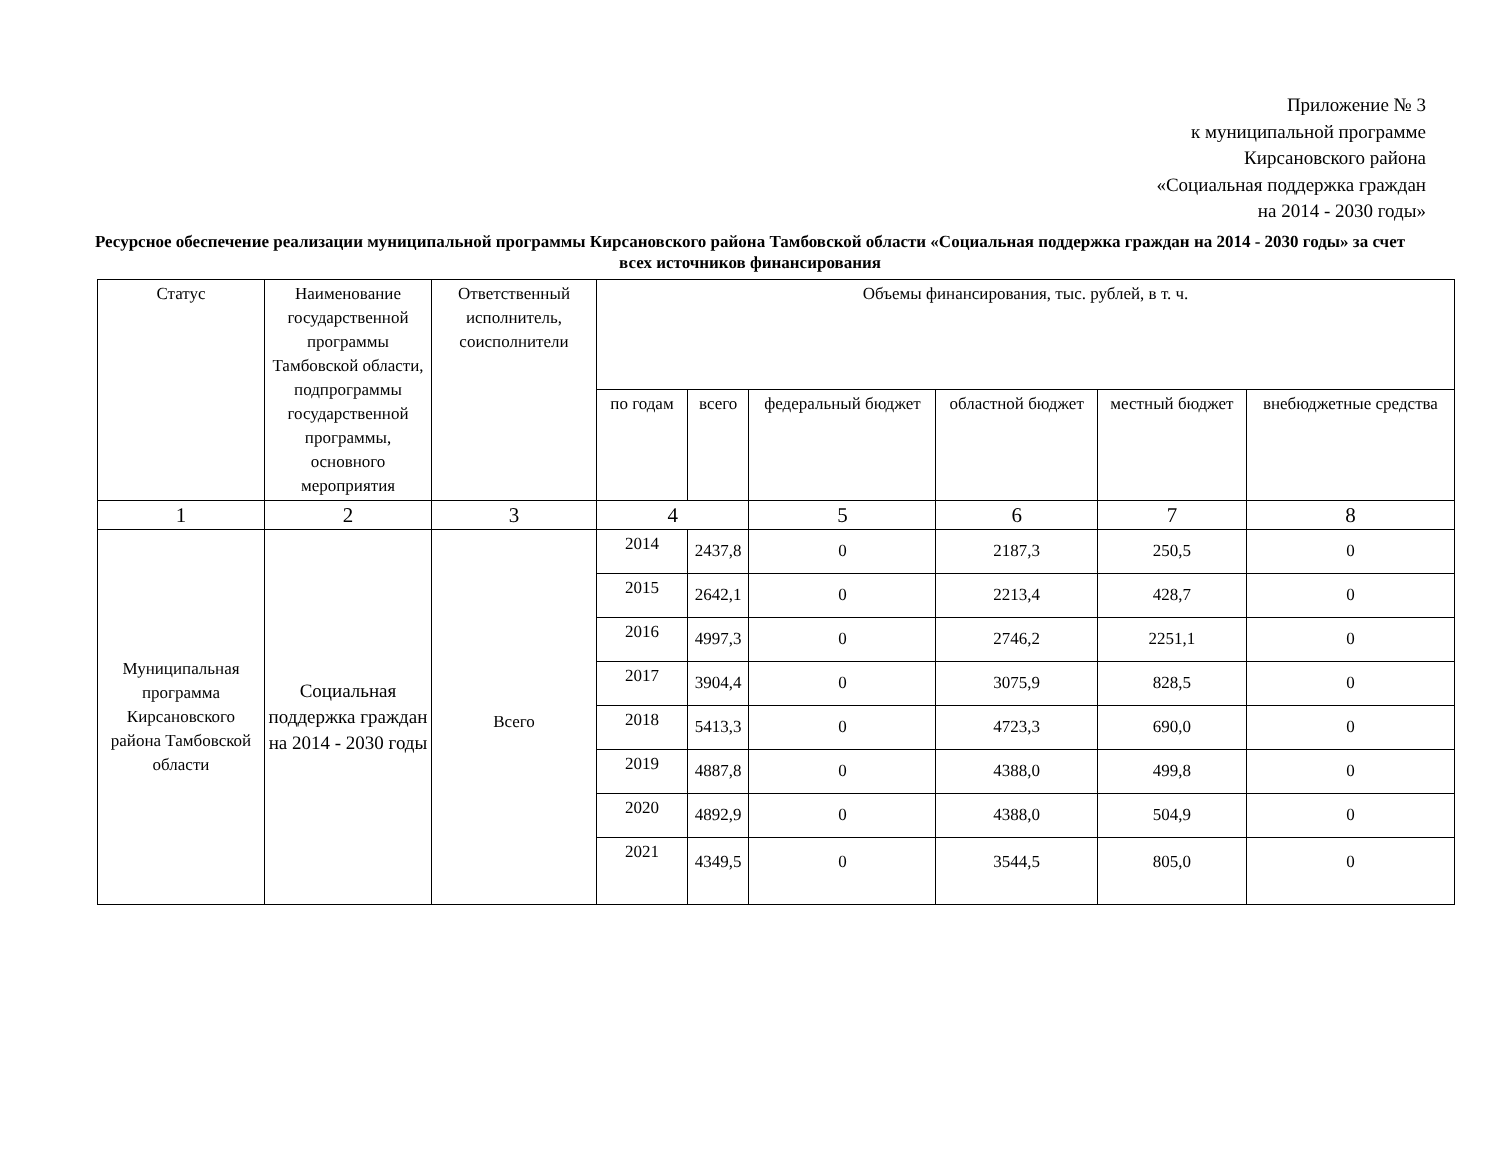Приложение № 3
к муниципальной программе
Кирсановского района
«Социальная поддержка граждан
на 2014 - 2030 годы»
Ресурсное обеспечение реализации муниципальной программы Кирсановского района Тамбовской области «Социальная поддержка граждан на 2014 - 2030 годы» за счет всех источников финансирования
| Статус | Наименование государственной программы Тамбовской области, подпрограммы государственной программы, основного мероприятия | Ответственный исполнитель, соисполнители | Объемы финансирования, тыс. рублей, в т. ч. | | | | | |
| --- | --- | --- | --- | --- | --- | --- | --- | --- |
| | | | по годам | всего | федеральный бюджет | областной бюджет | местный бюджет | внебюджетные средства |
| 1 | 2 | 3 | 4 | | 5 | 6 | 7 | 8 |
| Муниципальная программа Кирсановского района Тамбовской области | Социальная поддержка граждан на 2014 - 2030 годы | Всего | 2014 | 2437,8 | 0 | 2187,3 | 250,5 | 0 |
| | | | 2015 | 2642,1 | 0 | 2213,4 | 428,7 | 0 |
| | | | 2016 | 4997,3 | 0 | 2746,2 | 2251,1 | 0 |
| | | | 2017 | 3904,4 | 0 | 3075,9 | 828,5 | 0 |
| | | | 2018 | 5413,3 | 0 | 4723,3 | 690,0 | 0 |
| | | | 2019 | 4887,8 | 0 | 4388,0 | 499,8 | 0 |
| | | | 2020 | 4892,9 | 0 | 4388,0 | 504,9 | 0 |
| | | | 2021 | 4349,5 | 0 | 3544,5 | 805,0 | 0 |